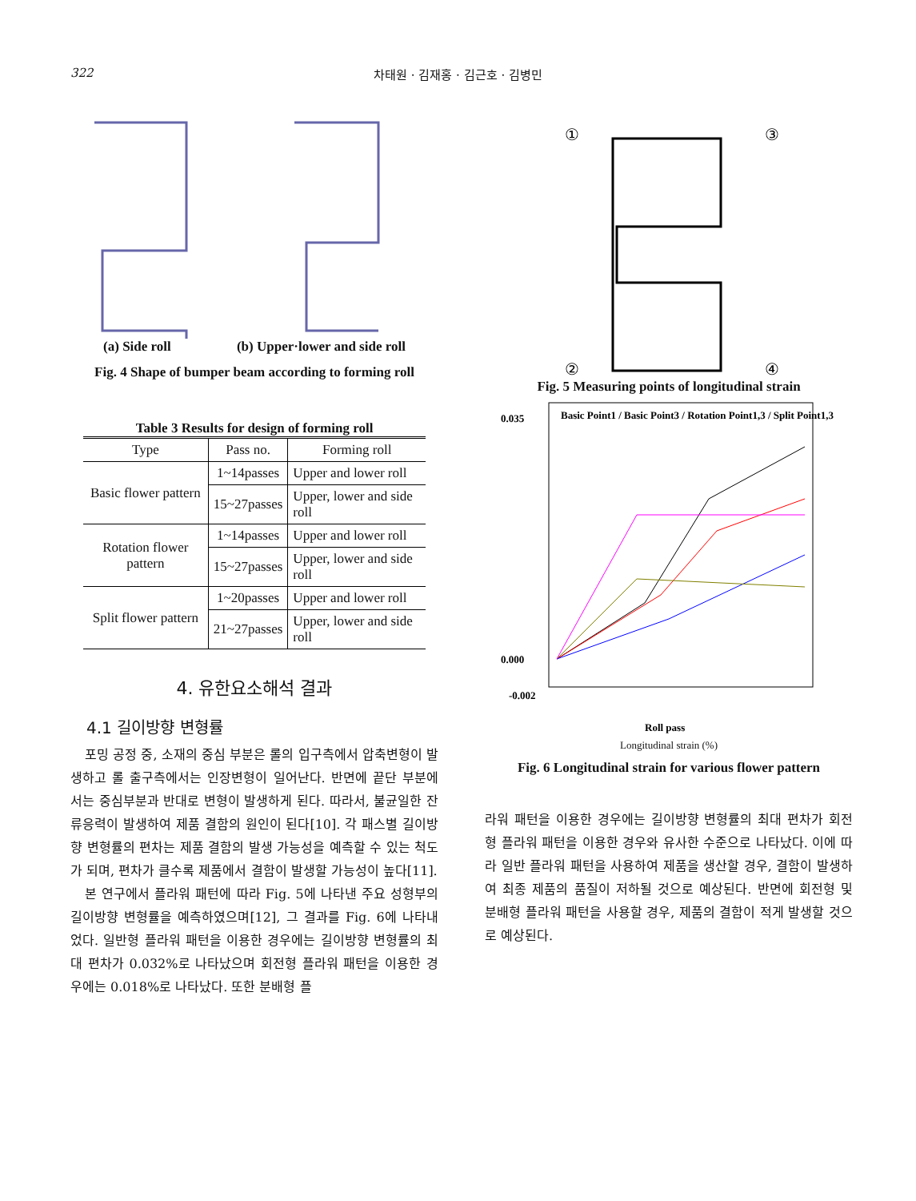322 차태원 · 김재홍 · 김근호 · 김병민
(a) Side roll (b) Upper·lower and side roll
Fig. 4 Shape of bumper beam according to forming roll
Table 3 Results for design of forming roll
| Type | Pass no. | Forming roll |
| --- | --- | --- |
| Basic flower pattern | 1~14passes | Upper and lower roll |
| | 15~27passes | Upper, lower and side roll |
| Rotation flower pattern | 1~14passes | Upper and lower roll |
| | 15~27passes | Upper, lower and side roll |
| Split flower pattern | 1~20passes | Upper and lower roll |
| | 21~27passes | Upper, lower and side roll |
4. 유한요소해석 결과
4.1 길이방향 변형률
포밍 공정 중, 소재의 중심 부분은 롤의 입구측에서 압축변형이 발생하고 롤 출구측에서는 인장변형이 일어난다. 반면에 끝단 부분에서는 중심부분과 반대로 변형이 발생하게 된다. 따라서, 불균일한 잔류응력이 발생하여 제품 결함의 원인이 된다[10]. 각 패스별 길이방향 변형률의 편차는 제품 결함의 발생 가능성을 예측할 수 있는 척도가 되며, 편차가 클수록 제품에서 결함이 발생할 가능성이 높다[11].
본 연구에서 플라워 패턴에 따라 Fig. 5에 나타낸 주요 성형부의 길이방향 변형률을 예측하였으며[12], 그 결과를 Fig. 6에 나타내었다. 일반형 플라워 패턴을 이용한 경우에는 길이방향 변형률의 최대 편차가 0.032%로 나타났으며 회전형 플라워 패턴을 이용한 경우에는 0.018%로 나타났다. 또한 분배형 플
①
③
②
④
Fig. 5 Measuring points of longitudinal strain
0.035
0.000
-0.002
Roll pass
Basic Point1 / Basic Point3 / Rotation Point1,3 / Split Point1,3
Longitudinal strain (%)
Fig. 6 Longitudinal strain for various flower pattern
라워 패턴을 이용한 경우에는 길이방향 변형률의 최대 편차가 회전형 플라워 패턴을 이용한 경우와 유사한 수준으로 나타났다. 이에 따라 일반 플라워 패턴을 사용하여 제품을 생산할 경우, 결함이 발생하여 최종 제품의 품질이 저하될 것으로 예상된다. 반면에 회전형 및 분배형 플라워 패턴을 사용할 경우, 제품의 결함이 적게 발생할 것으로 예상된다.